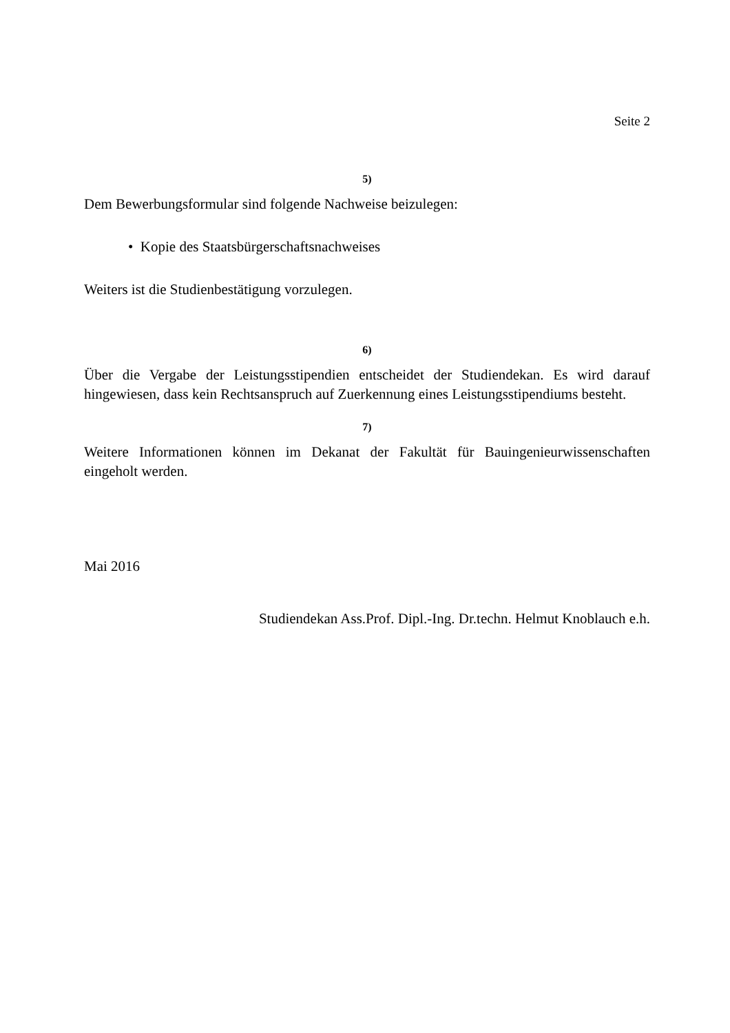Seite 2
5)
Dem Bewerbungsformular sind folgende Nachweise beizulegen:
• Kopie des Staatsbürgerschaftsnachweises
Weiters ist die Studienbestätigung vorzulegen.
6)
Über die Vergabe der Leistungsstipendien entscheidet der Studiendekan. Es wird darauf hingewiesen, dass kein Rechtsanspruch auf Zuerkennung eines Leistungsstipendiums besteht.
7)
Weitere Informationen können im Dekanat der Fakultät für Bauingenieurwissenschaften eingeholt werden.
Mai 2016
Studiendekan Ass.Prof. Dipl.-Ing. Dr.techn. Helmut Knoblauch e.h.